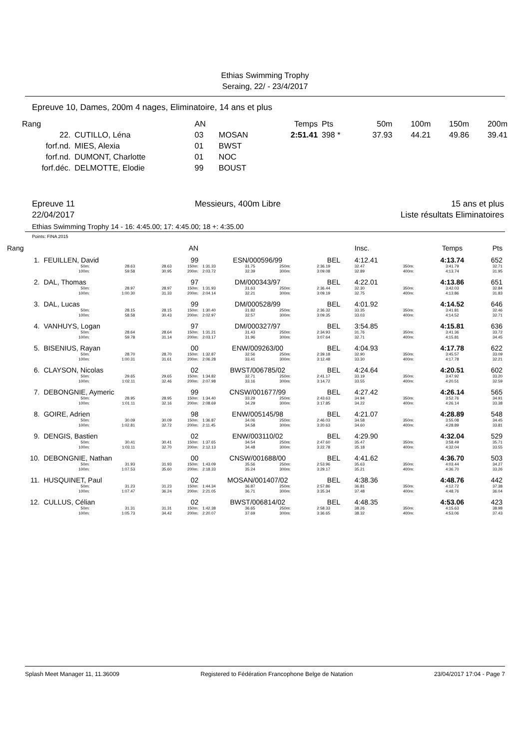Ethias Swimming Trophy
Seraing, 22/ - 23/4/2017
Epreuve 10, Dames, 200m 4 nages, Eliminatoire, 14 ans et plus
| Rang | | AN | | Temps | Pts | 50m | 100m | 150m | 200m |
| 22. | CUTILLO, Léna | 03 | MOSAN | 2:51.41 | 398 * | 37.93 | 44.21 | 49.86 | 39.41 |
| forf.nd. | MIES, Alexia | 01 | BWST | | | | | | |
| forf.nd. | DUMONT, Charlotte | 01 | NOC | | | | | | |
| forf.déc. | DELMOTTE, Elodie | 99 | BOUST | | | | | | |
Epreuve 11
22/04/2017
Messieurs, 400m Libre 15 ans et plus
Liste résultats Eliminatoires
Ethias Swimming Trophy 14 - 16: 4:45.00; 17: 4:45.00; 18 +: 4:35.00
Points: FINA 2015
| Rang | | | | | AN | | | | | | Insc. | | Temps | Pts |
| 1. | FEUILLEN, David | | | | 99 | ESN/000596/99 | | | BEL | | 4:12.41 | | 4:13.74 | 652 |
| | | 50m: 100m: | 28.63 59.58 | 28.63 30.95 | 150m: 200m: | 1:31.33 2:03.72 | 31.75 32.39 | 250m: 300m: | 2:36.19 3:09.08 | | 32.47 32.89 | 350m: 400m: | 3:41.79 4:13.74 | 32.71 31.95 |
| 2. | DAL, Thomas | | | | 97 | DM/000343/97 | | | BEL | | 4:22.01 | | 4:13.86 | 651 |
| | | 50m: 100m: | 28.97 1:00.30 | 28.97 31.33 | 150m: 200m: | 1:31.93 2:04.14 | 31.63 32.21 | 250m: 300m: | 2:36.44 3:09.19 | | 32.30 32.75 | 350m: 400m: | 3:42.03 4:13.86 | 32.84 31.83 |
| 3. | DAL, Lucas | | | | 99 | DM/000528/99 | | | BEL | | 4:01.92 | | 4:14.52 | 646 |
| | | 50m: 100m: | 28.15 58.58 | 28.15 30.43 | 150m: 200m: | 1:30.40 2:02.97 | 31.82 32.57 | 250m: 300m: | 2:36.32 3:09.35 | | 33.35 33.03 | 350m: 400m: | 3:41.81 4:14.52 | 32.46 32.71 |
| 4. | VANHUYS, Logan | | | | 97 | DM/000327/97 | | | BEL | | 3:54.85 | | 4:15.81 | 636 |
| | | 50m: 100m: | 28.64 59.78 | 28.64 31.14 | 150m: 200m: | 1:31.21 2:03.17 | 31.43 31.96 | 250m: 300m: | 2:34.93 3:07.64 | | 31.76 32.71 | 350m: 400m: | 3:41.36 4:15.81 | 33.72 34.45 |
| 5. | BISENIUS, Rayan | | | | 00 | ENW/009263/00 | | | BEL | | 4:04.93 | | 4:17.78 | 622 |
| | | 50m: 100m: | 28.70 1:00.31 | 28.70 31.61 | 150m: 200m: | 1:32.87 2:06.28 | 32.56 33.41 | 250m: 300m: | 2:39.18 3:12.48 | | 32.90 33.30 | 350m: 400m: | 3:45.57 4:17.78 | 33.09 32.21 |
| 6. | CLAYSON, Nicolas | | | | 02 | BWST/006785/02 | | | BEL | | 4:24.64 | | 4:20.51 | 602 |
| | | 50m: 100m: | 29.65 1:02.11 | 29.65 32.46 | 150m: 200m: | 1:34.82 2:07.98 | 32.71 33.16 | 250m: 300m: | 2:41.17 3:14.72 | | 33.19 33.55 | 350m: 400m: | 3:47.92 4:20.51 | 33.20 32.59 |
| 7. | DEBONGNIE, Aymeric | | | | 99 | CNSW/001677/99 | | | BEL | | 4:27.42 | | 4:26.14 | 565 |
| | | 50m: 100m: | 28.95 1:01.11 | 28.95 32.16 | 150m: 200m: | 1:34.40 2:08.69 | 33.29 34.29 | 250m: 300m: | 2:43.63 3:17.85 | | 34.94 34.22 | 350m: 400m: | 3:52.76 4:26.14 | 34.91 33.38 |
| 8. | GOIRE, Adrien | | | | 98 | ENW/005145/98 | | | BEL | | 4:21.07 | | 4:28.89 | 548 |
| | | 50m: 100m: | 30.09 1:02.81 | 30.09 32.72 | 150m: 200m: | 1:36.87 2:11.45 | 34.06 34.58 | 250m: 300m: | 2:46.03 3:20.63 | | 34.58 34.60 | 350m: 400m: | 3:55.08 4:28.89 | 34.45 33.81 |
| 9. | DENGIS, Bastien | | | | 02 | ENW/003110/02 | | | BEL | | 4:29.90 | | 4:32.04 | 529 |
| | | 50m: 100m: | 30.41 1:03.11 | 30.41 32.70 | 150m: 200m: | 1:37.65 2:12.13 | 34.54 34.48 | 250m: 300m: | 2:47.60 3:22.78 | | 35.47 35.18 | 350m: 400m: | 3:58.49 4:32.04 | 35.71 33.55 |
| 10. | DEBONGNIE, Nathan | | | | 00 | CNSW/001688/00 | | | BEL | | 4:41.62 | | 4:36.70 | 503 |
| | | 50m: 100m: | 31.93 1:07.53 | 31.93 35.60 | 150m: 200m: | 1:43.09 2:18.33 | 35.56 35.24 | 250m: 300m: | 2:53.96 3:29.17 | | 35.63 35.21 | 350m: 400m: | 4:03.44 4:36.70 | 34.27 33.26 |
| 11. | HUSQUINET, Paul | | | | 02 | MOSAN/001407/02 | | | BEL | | 4:38.36 | | 4:48.76 | 442 |
| | | 50m: 100m: | 31.23 1:07.47 | 31.23 36.24 | 150m: 200m: | 1:44.34 2:21.05 | 36.87 36.71 | 250m: 300m: | 2:57.86 3:35.34 | | 36.81 37.48 | 350m: 400m: | 4:12.72 4:48.76 | 37.38 36.04 |
| 12. | CULLUS, Célian | | | | 02 | BWST/006814/02 | | | BEL | | 4:48.35 | | 4:53.06 | 423 |
| | | 50m: 100m: | 31.31 1:05.73 | 31.31 34.42 | 150m: 200m: | 1:42.38 2:20.07 | 36.65 37.69 | 250m: 300m: | 2:58.33 3:36.65 | | 38.26 38.32 | 350m: 400m: | 4:15.63 4:53.06 | 38.98 37.43 |
Splash Meet Manager 11, 11.36009 Registered to Fédération Francophone Belge de Natation 23/04/2017 17:04 - Page 7